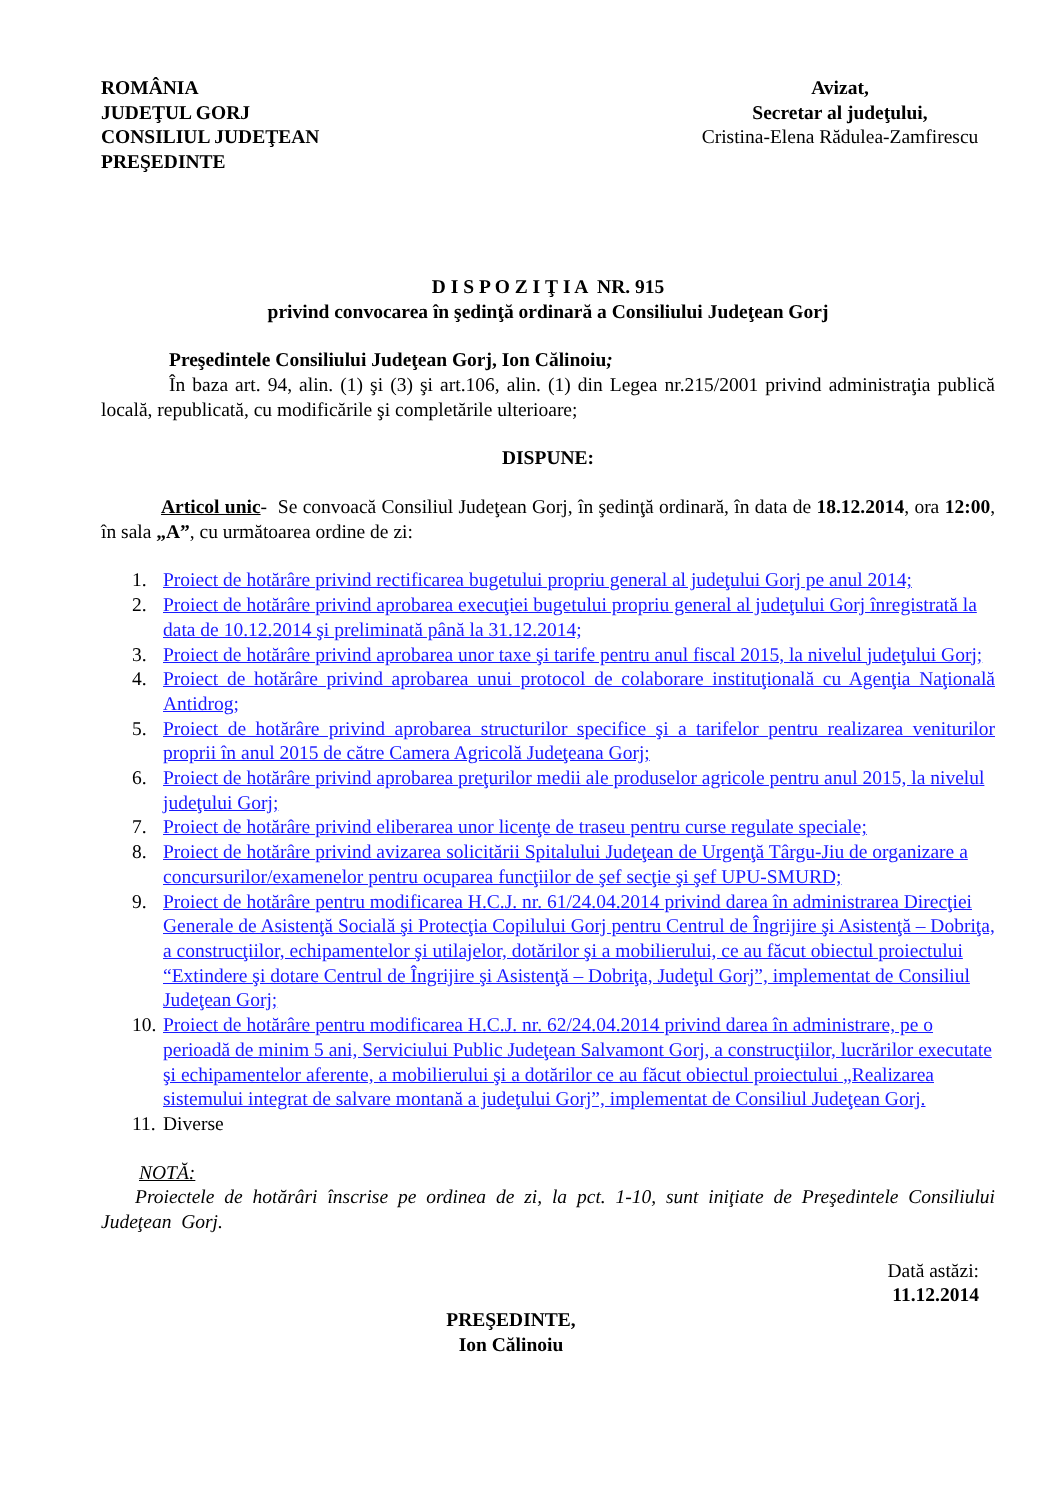ROMÂNIA
JUDEŢUL GORJ
CONSILIUL JUDEŢEAN
PREŞEDINTE
Avizat,
Secretar al judeţului,
Cristina-Elena Rădulea-Zamfirescu
D I S P O Z I Ţ I A NR. 915
privind convocarea în şedinţă ordinară a Consiliului Judeţean Gorj
Preşedintele Consiliului Judeţean Gorj, Ion Călinoiu;
În baza art. 94, alin. (1) şi (3) şi art.106, alin. (1) din Legea nr.215/2001 privind administraţia publică locală, republicată, cu modificările şi completările ulterioare;
DISPUNE:
Articol unic- Se convoacă Consiliul Judeţean Gorj, în şedinţă ordinară, în data de 18.12.2014, ora 12:00, în sala „A”, cu următoarea ordine de zi:
1. Proiect de hotărâre privind rectificarea bugetului propriu general al judeţului Gorj pe anul 2014;
2. Proiect de hotărâre privind aprobarea execuţiei bugetului propriu general al judeţului Gorj înregistrată la data de 10.12.2014 şi preliminată până la 31.12.2014;
3. Proiect de hotărâre privind aprobarea unor taxe şi tarife pentru anul fiscal 2015, la nivelul judeţului Gorj;
4. Proiect de hotărâre privind aprobarea unui protocol de colaborare instituţională cu Agenţia Naţională Antidrog;
5. Proiect de hotărâre privind aprobarea structurilor specifice şi a tarifelor pentru realizarea veniturilor proprii în anul 2015 de către Camera Agricolă Judeţeana Gorj;
6. Proiect de hotărâre privind aprobarea preţurilor medii ale produselor agricole pentru anul 2015, la nivelul judeţului Gorj;
7. Proiect de hotărâre privind eliberarea unor licenţe de traseu pentru curse regulate speciale;
8. Proiect de hotărâre privind avizarea solicitării Spitalului Judeţean de Urgenţă Târgu-Jiu de organizare a concursurilor/examenelor pentru ocuparea funcţiilor de şef secţie şi şef UPU-SMURD;
9. Proiect de hotărâre pentru modificarea H.C.J. nr. 61/24.04.2014 privind darea în administrarea Direcţiei Generale de Asistenţă Socială şi Protecţia Copilului Gorj pentru Centrul de Îngrijire şi Asistenţă – Dobriţa, a construcţiilor, echipamentelor şi utilajelor, dotărilor şi a mobilierului, ce au făcut obiectul proiectului “Extindere şi dotare Centrul de Îngrijire şi Asistenţă – Dobriţa, Judeţul Gorj”, implementat de Consiliul Judeţean Gorj;
10. Proiect de hotărâre pentru modificarea H.C.J. nr. 62/24.04.2014 privind darea în administrare, pe o perioadă de minim 5 ani, Serviciului Public Judeţean Salvamont Gorj, a construcţiilor, lucrărilor executate şi echipamentelor aferente, a mobilierului şi a dotărilor ce au făcut obiectul proiectului „Realizarea sistemului integrat de salvare montană a judeţului Gorj”, implementat de Consiliul Judeţean Gorj.
11. Diverse
NOTĂ:
Proiectele de hotărâri înscrise pe ordinea de zi, la pct. 1-10, sunt iniţiate de Preşedintele Consiliului Judeţean Gorj.
Dată astăzi:
11.12.2014
PREŞEDINTE,
Ion Călinoiu